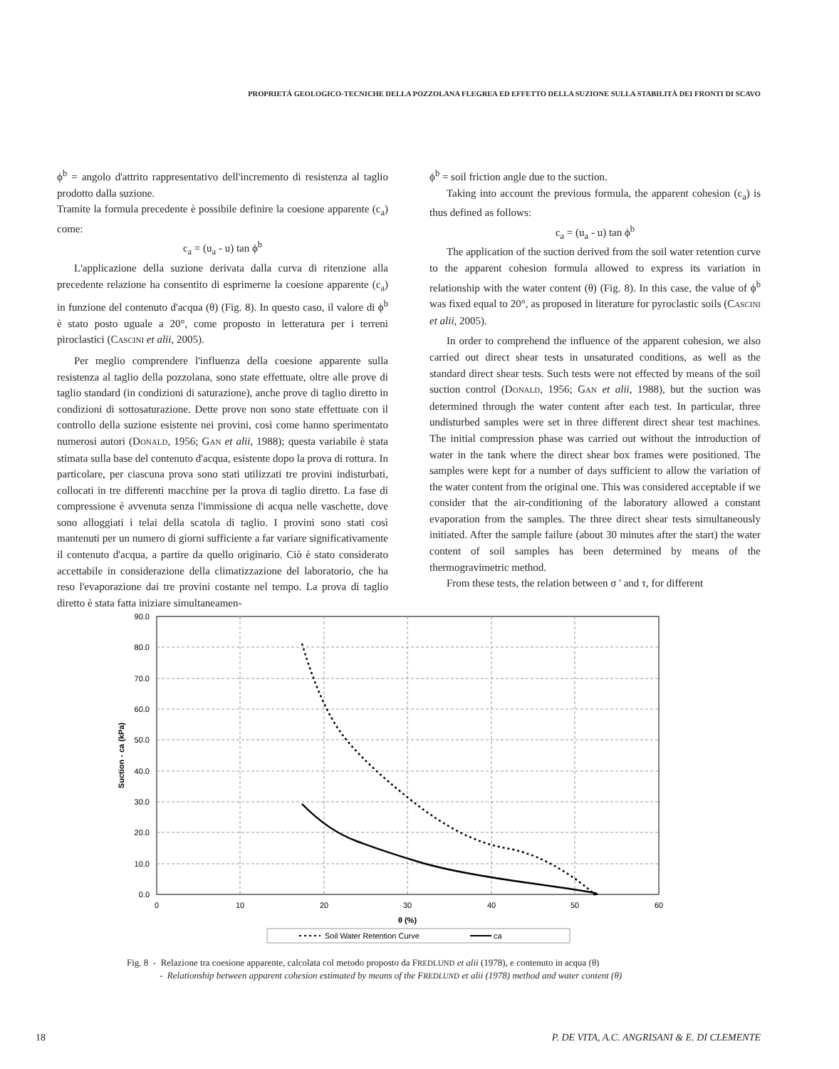PROPRIETÁ GEOLOGICO-TECNICHE DELLA POZZOLANA FLEGREA ED EFFETTO DELLA SUZIONE SULLA STABILITÀ DEI FRONTI DI SCAVO
ϕ<sup>b</sup> = angolo d'attrito rappresentativo dell'incremento di resistenza al taglio prodotto dalla suzione.
Tramite la formula precedente è possibile definire la coesione apparente (c<sub>a</sub>) come:
c<sub>a</sub> = (u<sub>a</sub> - u) tan ϕ<sup>b</sup>
L'applicazione della suzione derivata dalla curva di ritenzione alla precedente relazione ha consentito di esprimerne la coesione apparente (c<sub>a</sub>) in funzione del contenuto d'acqua (θ) (Fig. 8). In questo caso, il valore di ϕ<sup>b</sup> è stato posto uguale a 20°, come proposto in letteratura per i terreni piroclastici (CASCINI et alii, 2005).
Per meglio comprendere l'influenza della coesione apparente sulla resistenza al taglio della pozzolana, sono state effettuate, oltre alle prove di taglio standard (in condizioni di saturazione), anche prove di taglio diretto in condizioni di sottosaturazione. Dette prove non sono state effettuate con il controllo della suzione esistente nei provini, così come hanno sperimentato numerosi autori (DONALD, 1956; GAN et alii, 1988); questa variabile è stata stimata sulla base del contenuto d'acqua, esistente dopo la prova di rottura. In particolare, per ciascuna prova sono stati utilizzati tre provini indisturbati, collocati in tre differenti macchine per la prova di taglio diretto. La fase di compressione è avvenuta senza l'immissione di acqua nelle vaschette, dove sono alloggiati i telai della scatola di taglio. I provini sono stati così mantenuti per un numero di giorni sufficiente a far variare significativamente il contenuto d'acqua, a partire da quello originario. Ciò è stato considerato accettabile in considerazione della climatizzazione del laboratorio, che ha reso l'evaporazione dai tre provini costante nel tempo. La prova di taglio diretto è stata fatta iniziare simultaneamen-
ϕ<sup>b</sup> = soil friction angle due to the suction.
Taking into account the previous formula, the apparent cohesion (c<sub>a</sub>) is thus defined as follows:
c<sub>a</sub> = (u<sub>a</sub> - u) tan ϕ<sup>b</sup>
The application of the suction derived from the soil water retention curve to the apparent cohesion formula allowed to express its variation in relationship with the water content (θ) (Fig. 8). In this case, the value of ϕ<sup>b</sup> was fixed equal to 20°, as proposed in literature for pyroclastic soils (CASCINI et alii, 2005).
In order to comprehend the influence of the apparent cohesion, we also carried out direct shear tests in unsaturated conditions, as well as the standard direct shear tests. Such tests were not effected by means of the soil suction control (DONALD, 1956; GAN et alii, 1988), but the suction was determined through the water content after each test. In particular, three undisturbed samples were set in three different direct shear test machines. The initial compression phase was carried out without the introduction of water in the tank where the direct shear box frames were positioned. The samples were kept for a number of days sufficient to allow the variation of the water content from the original one. This was considered acceptable if we consider that the air-conditioning of the laboratory allowed a constant evaporation from the samples. The three direct shear tests simultaneously initiated. After the sample failure (about 30 minutes after the start) the water content of soil samples has been determined by means of the thermogravimetric method.
From these tests, the relation between σ ' and τ, for different
90.0
80.0
70.0
60.0
50.0
40.0
30.0
20.0
10.0
0.0
0
10
20
30
40
50
60
θ (%)
Suction - ca (kPa)
Soil Water Retention Curve
ca
Fig. 8 - Relazione tra coesione apparente, calcolata col metodo proposto da FREDLUND et alii (1978), e contenuto in acqua (θ)
- Relationship between apparent cohesion estimated by means of the FREDLUND et alii (1978) method and water content (θ)
18 P. DE VITA, A.C. ANGRISANI & E. DI CLEMENTE